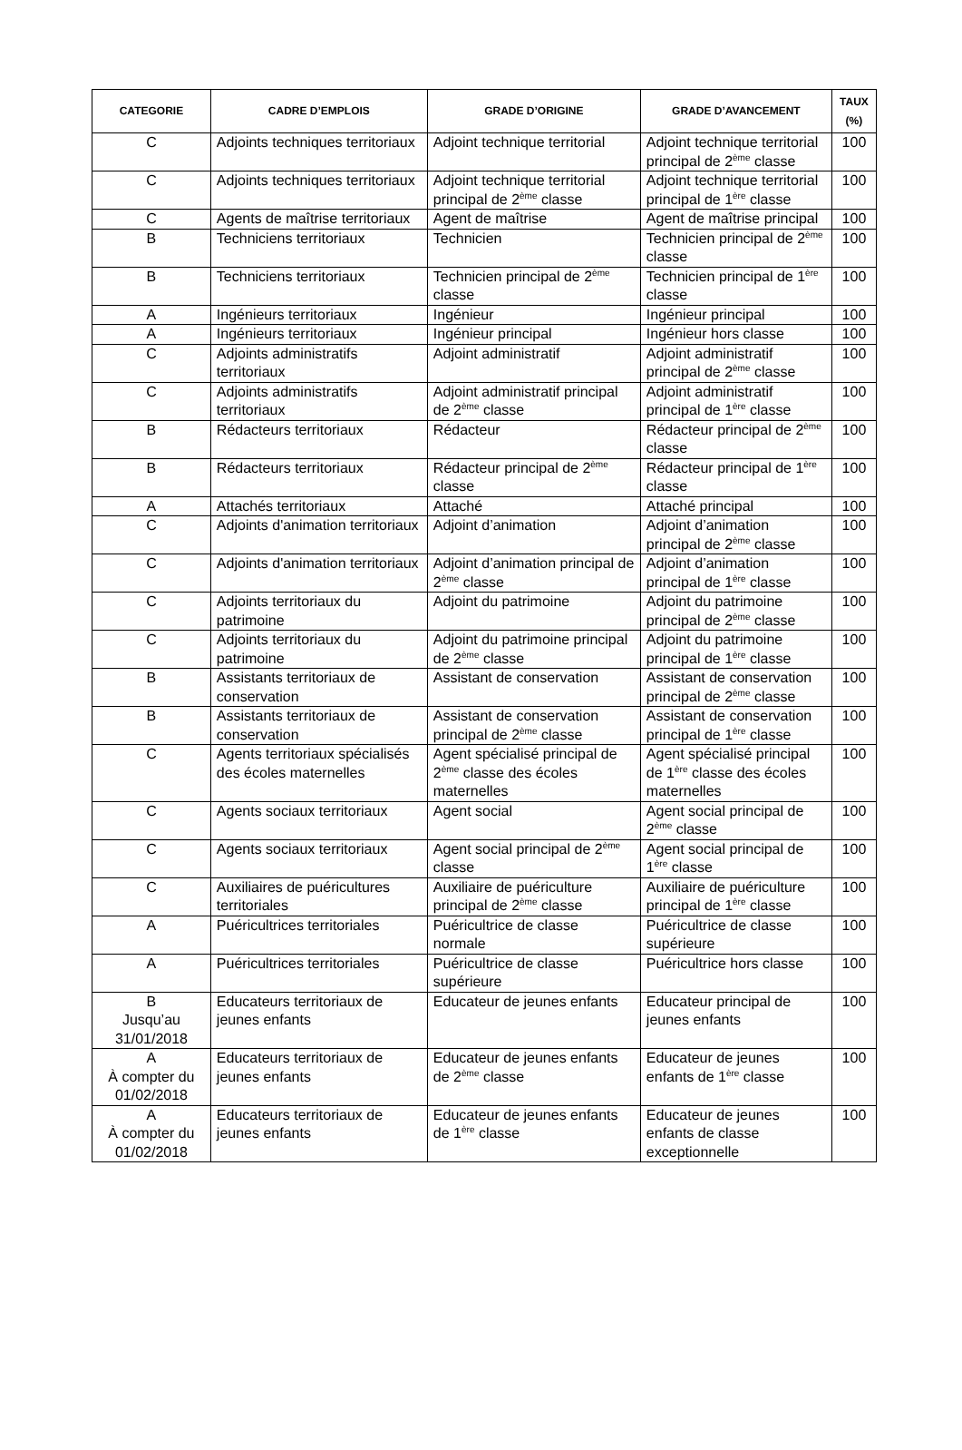| CATEGORIE | CADRE D’EMPLOIS | GRADE D’ORIGINE | GRADE D’AVANCEMENT | TAUX (%) |
| --- | --- | --- | --- | --- |
| C | Adjoints techniques territoriaux | Adjoint technique territorial | Adjoint technique territorial principal de 2<sup>ème</sup> classe | 100 |
| C | Adjoints techniques territoriaux | Adjoint technique territorial principal de 2<sup>ème</sup> classe | Adjoint technique territorial principal de 1<sup>ère</sup> classe | 100 |
| C | Agents de maîtrise territoriaux | Agent de maîtrise | Agent de maîtrise principal | 100 |
| B | Techniciens territoriaux | Technicien | Technicien principal de 2<sup>ème</sup> classe | 100 |
| B | Techniciens territoriaux | Technicien principal de 2<sup>ème</sup> classe | Technicien principal de 1<sup>ère</sup> classe | 100 |
| A | Ingénieurs territoriaux | Ingénieur | Ingénieur principal | 100 |
| A | Ingénieurs territoriaux | Ingénieur principal | Ingénieur hors classe | 100 |
| C | Adjoints administratifs territoriaux | Adjoint administratif | Adjoint administratif principal de 2<sup>ème</sup> classe | 100 |
| C | Adjoints administratifs territoriaux | Adjoint administratif principal de 2<sup>ème</sup> classe | Adjoint administratif principal de 1<sup>ère</sup> classe | 100 |
| B | Rédacteurs territoriaux | Rédacteur | Rédacteur principal de 2<sup>ème</sup> classe | 100 |
| B | Rédacteurs territoriaux | Rédacteur principal de 2<sup>ème</sup> classe | Rédacteur principal de 1<sup>ère</sup> classe | 100 |
| A | Attachés territoriaux | Attaché | Attaché principal | 100 |
| C | Adjoints d'animation territoriaux | Adjoint d’animation | Adjoint d’animation principal de 2<sup>ème</sup> classe | 100 |
| C | Adjoints d'animation territoriaux | Adjoint d’animation principal de 2<sup>ème</sup> classe | Adjoint d’animation principal de 1<sup>ère</sup> classe | 100 |
| C | Adjoints territoriaux du patrimoine | Adjoint du patrimoine | Adjoint du patrimoine principal de 2<sup>ème</sup> classe | 100 |
| C | Adjoints territoriaux du patrimoine | Adjoint du patrimoine principal de 2<sup>ème</sup> classe | Adjoint du patrimoine principal de 1<sup>ère</sup> classe | 100 |
| B | Assistants territoriaux de conservation | Assistant de conservation | Assistant de conservation principal de 2<sup>ème</sup> classe | 100 |
| B | Assistants territoriaux de conservation | Assistant de conservation principal de 2<sup>ème</sup> classe | Assistant de conservation principal de 1<sup>ère</sup> classe | 100 |
| C | Agents territoriaux spécialisés des écoles maternelles | Agent spécialisé principal de 2<sup>ème</sup> classe des écoles maternelles | Agent spécialisé principal de 1<sup>ère</sup> classe des écoles maternelles | 100 |
| C | Agents sociaux territoriaux | Agent social | Agent social principal de 2<sup>ème</sup> classe | 100 |
| C | Agents sociaux territoriaux | Agent social principal de 2<sup>ème</sup> classe | Agent social principal de 1<sup>ère</sup> classe | 100 |
| C | Auxiliaires de puéricultures territoriales | Auxiliaire de puériculture principal de 2<sup>ème</sup> classe | Auxiliaire de puériculture principal de 1<sup>ère</sup> classe | 100 |
| A | Puéricultrices territoriales | Puéricultrice de classe normale | Puéricultrice de classe supérieure | 100 |
| A | Puéricultrices territoriales | Puéricultrice de classe supérieure | Puéricultrice hors classe | 100 |
| B Jusqu’au 31/01/2018 | Educateurs territoriaux de jeunes enfants | Educateur de jeunes enfants | Educateur principal de jeunes enfants | 100 |
| A À compter du 01/02/2018 | Educateurs territoriaux de jeunes enfants | Educateur de jeunes enfants de 2<sup>ème</sup> classe | Educateur de jeunes enfants de 1<sup>ère</sup> classe | 100 |
| A À compter du 01/02/2018 | Educateurs territoriaux de jeunes enfants | Educateur de jeunes enfants de 1<sup>ère</sup> classe | Educateur de jeunes enfants de classe exceptionnelle | 100 |